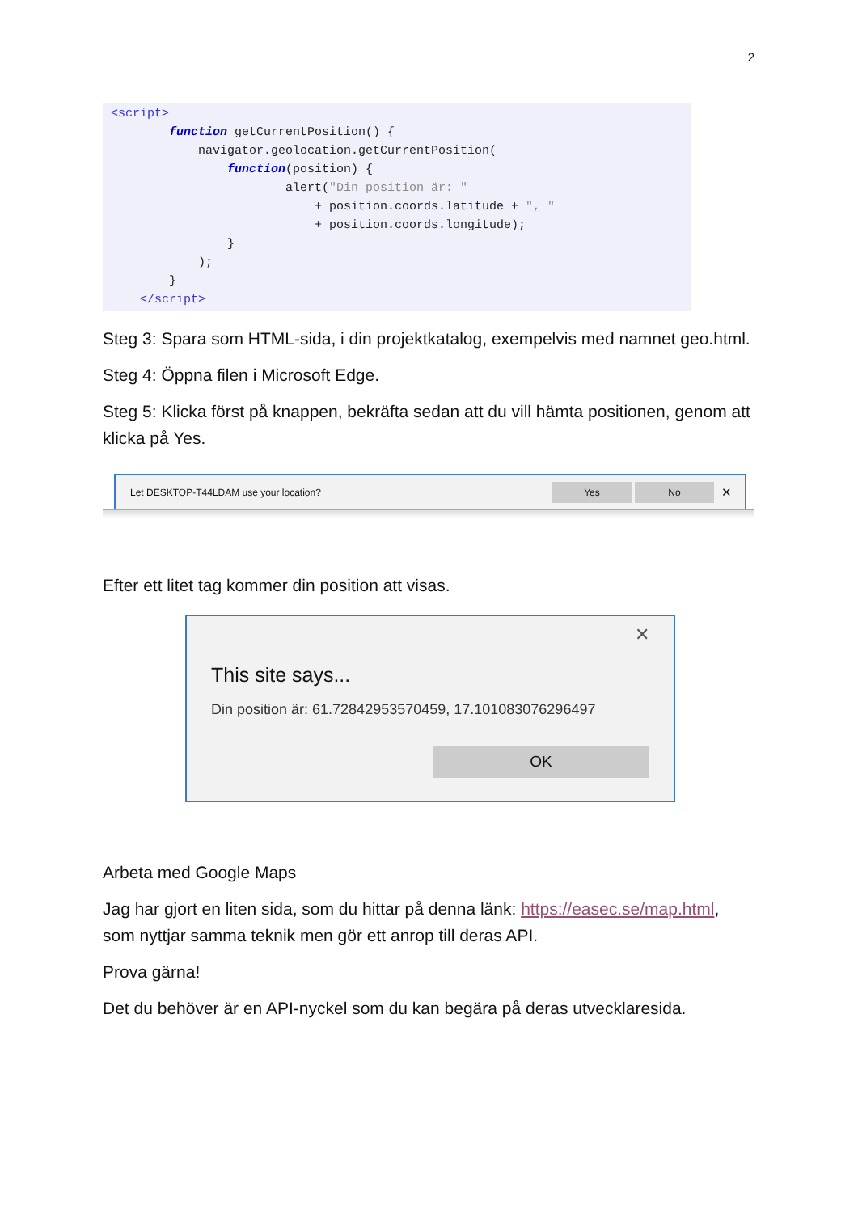2
<script>
        function getCurrentPosition() {
            navigator.geolocation.getCurrentPosition(
                function(position) {
                        alert("Din position är: "
                            + position.coords.latitude + ", "
                            + position.coords.longitude);
                }
            );
        }
    </script>
Steg 3: Spara som HTML-sida, i din projektkatalog, exempelvis med namnet geo.html.
Steg 4: Öppna filen i Microsoft Edge.
Steg 5: Klicka först på knappen, bekräfta sedan att du vill hämta positionen, genom att klicka på Yes.
Let DESKTOP-T44LDAM use your location?
Yes No
✕
Efter ett litet tag kommer din position att visas.
✕
This site says...
Din position är: 61.72842953570459, 17.101083076296497
OK
Arbeta med Google Maps
Jag har gjort en liten sida, som du hittar på denna länk: https://easec.se/map.html, som nyttjar samma teknik men gör ett anrop till deras API.
Prova gärna!
Det du behöver är en API-nyckel som du kan begära på deras utvecklaresida.